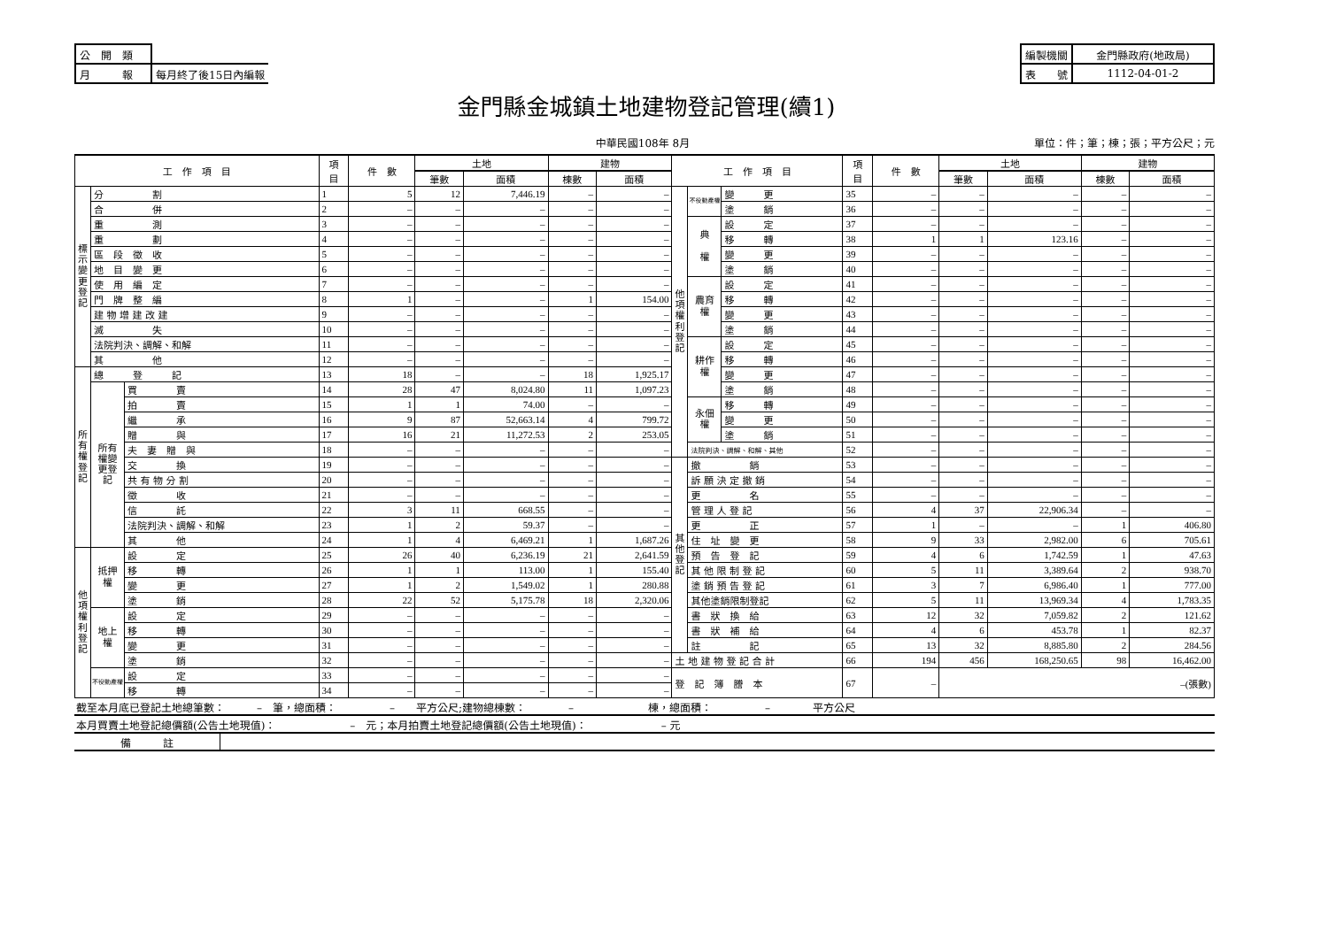| 公 開 類 | |
| 月 報 | 每月終了後15日內編報 |
| 編製機關 | 金門縣政府(地政局) |
| 表 號 | 1112-04-01-2 |
金門縣金城鎮土地建物登記管理(續1)
中華民國108年 8月 單位：件；筆；棟；張；平方公尺；元
| 工 作 項 目 | | | 項 目 | 件 數 | 土地 | | 建物 | | 工 作 項 目 | | | 項 目 | 件 數 | 土地 | | 建物 | |
| --- | --- | --- | --- | --- | --- | --- | --- | --- | --- | --- | --- | --- | --- | --- | --- | --- | --- |
| | | | | | 筆數 | 面積 | 棟數 | 面積 | | | | | | 筆數 | 面積 | 棟數 | 面積 |
| 標示變更登記 | 分 割 | | 1 | 5 | 12 | 7,446.19 | – | – | 他項權利登記 | 不役動產權 | 變 更 | 35 | – | – | – | – | – |
| | 合 併 | | 2 | – | – | – | – | – | | | 塗 銷 | 36 | – | – | – | – | – |
| | 重 測 | | 3 | – | – | – | – | – | | 典 權 | 設 定 | 37 | – | – | – | – | – |
| | 重 劃 | | 4 | – | – | – | – | – | | | 移 轉 | 38 | 1 | 1 | 123.16 | – | – |
| | 區 段 徵 收 | | 5 | – | – | – | – | – | | | 變 更 | 39 | – | – | – | – | – |
| | 地 目 變 更 | | 6 | – | – | – | – | – | | | 塗 銷 | 40 | – | – | – | – | – |
| | 使 用 編 定 | | 7 | – | – | – | – | – | | 農育權 | 設 定 | 41 | – | – | – | – | – |
| | 門 牌 整 編 | | 8 | 1 | – | – | 1 | 154.00 | | | 移 轉 | 42 | – | – | – | – | – |
| | 建 物 增 建 改 建 | | 9 | – | – | – | – | – | | | 變 更 | 43 | – | – | – | – | – |
| | 滅 失 | | 10 | – | – | – | – | – | | | 塗 銷 | 44 | – | – | – | – | – |
| | 法院判決、調解、和解 | | 11 | – | – | – | – | – | | 耕作權 | 設 定 | 45 | – | – | – | – | – |
| | 其 他 | | 12 | – | – | – | – | – | | | 移 轉 | 46 | – | – | – | – | – |
| 所有權登記 | 總 登 記 | | 13 | 18 | – | – | 18 | 1,925.17 | | | 變 更 | 47 | – | – | – | – | – |
| | 所有權變更登記 | 買 賣 | 14 | 28 | 47 | 8,024.80 | 11 | 1,097.23 | | | 塗 銷 | 48 | – | – | – | – | – |
| | | 拍 賣 | 15 | 1 | 1 | 74.00 | – | – | | 永佃權 | 移 轉 | 49 | – | – | – | – | – |
| | | 繼 承 | 16 | 9 | 87 | 52,663.14 | 4 | 799.72 | | | 變 更 | 50 | – | – | – | – | – |
| | | 贈 與 | 17 | 16 | 21 | 11,272.53 | 2 | 253.05 | | | 塗 銷 | 51 | – | – | – | – | – |
| | | 夫 妻 贈 與 | 18 | – | – | – | – | – | | 法院判決、調解、和解、其他 | | 52 | – | – | – | – | – |
| | | 交 換 | 19 | – | – | – | – | – | 其他登記 | 撤 銷 | | 53 | – | – | – | – | – |
| | | 共 有 物 分 割 | 20 | – | – | – | – | – | | 訴 願 決 定 撤 銷 | | 54 | – | – | – | – | – |
| | | 徵 收 | 21 | – | – | – | – | – | | 更 名 | | 55 | – | – | – | – | – |
| | | 信 託 | 22 | 3 | 11 | 668.55 | – | – | | 管 理 人 登 記 | | 56 | 4 | 37 | 22,906.34 | – | – |
| | | 法院判決、調解、和解 | 23 | 1 | 2 | 59.37 | – | – | | 更 正 | | 57 | 1 | – | – | 1 | 406.80 |
| | | 其 他 | 24 | 1 | 4 | 6,469.21 | 1 | 1,687.26 | | 住 址 變 更 | | 58 | 9 | 33 | 2,982.00 | 6 | 705.61 |
| 他項權利登記 | 抵押權 | 設 定 | 25 | 26 | 40 | 6,236.19 | 21 | 2,641.59 | | 預 告 登 記 | | 59 | 4 | 6 | 1,742.59 | 1 | 47.63 |
| | | 移 轉 | 26 | 1 | 1 | 113.00 | 1 | 155.40 | | 其 他 限 制 登 記 | | 60 | 5 | 11 | 3,389.64 | 2 | 938.70 |
| | | 變 更 | 27 | 1 | 2 | 1,549.02 | 1 | 280.88 | | 塗 銷 預 告 登 記 | | 61 | 3 | 7 | 6,986.40 | 1 | 777.00 |
| | | 塗 銷 | 28 | 22 | 52 | 5,175.78 | 18 | 2,320.06 | | 其他塗銷限制登記 | | 62 | 5 | 11 | 13,969.34 | 4 | 1,783.35 |
| | 地上權 | 設 定 | 29 | – | – | – | – | – | | 書 狀 換 給 | | 63 | 12 | 32 | 7,059.82 | 2 | 121.62 |
| | | 移 轉 | 30 | – | – | – | – | – | | 書 狀 補 給 | | 64 | 4 | 6 | 453.78 | 1 | 82.37 |
| | | 變 更 | 31 | – | – | – | – | – | | 註 記 | | 65 | 13 | 32 | 8,885.80 | 2 | 284.56 |
| | | 塗 銷 | 32 | – | – | – | – | – | 土 地 建 物 登 記 合 計 | | | 66 | 194 | 456 | 168,250.65 | 98 | 16,462.00 |
| | 不役動產權 | 設 定 | 33 | – | – | – | – | – | 登 記 簿 謄 本 | | | 67 | – | –(張數) | | | |
| | | 移 轉 | 34 | – | – | – | – | – | | | | | | | | | |
| 截至本月底已登記土地總筆數： – 筆，總面積： – 平方公尺;建物總棟數： – 棟，總面積： – 平方公尺 | |
| 本月買賣土地登記總價額(公告土地現值)： – 元；本月拍賣土地登記總價額(公告土地現值)： – 元 | |
| 備 註 | |